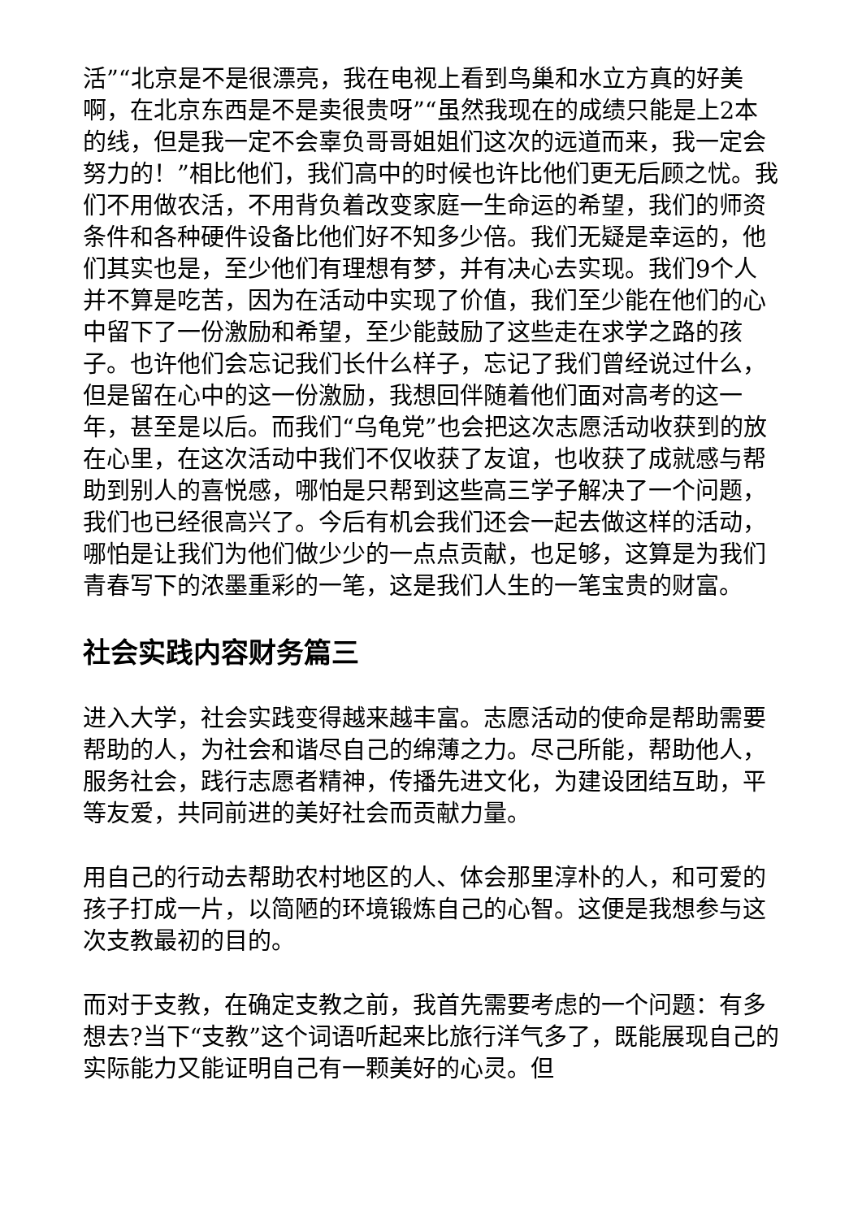活”“北京是不是很漂亮，我在电视上看到鸟巢和水立方真的好美啊，在北京东西是不是卖很贵呀”“虽然我现在的成绩只能是上2本的线，但是我一定不会辜负哥哥姐姐们这次的远道而来，我一定会努力的！”相比他们，我们高中的时候也许比他们更无后顾之忧。我们不用做农活，不用背负着改变家庭一生命运的希望，我们的师资条件和各种硬件设备比他们好不知多少倍。我们无疑是幸运的，他们其实也是，至少他们有理想有梦，并有决心去实现。我们9个人并不算是吃苦，因为在活动中实现了价值，我们至少能在他们的心中留下了一份激励和希望，至少能鼓励了这些走在求学之路的孩子。也许他们会忘记我们长什么样子，忘记了我们曾经说过什么，但是留在心中的这一份激励，我想回伴随着他们面对高考的这一年，甚至是以后。而我们“乌龟党”也会把这次志愿活动收获到的放在心里，在这次活动中我们不仅收获了友谊，也收获了成就感与帮助到别人的喜悦感，哪怕是只帮到这些高三学子解决了一个问题，我们也已经很高兴了。今后有机会我们还会一起去做这样的活动，哪怕是让我们为他们做少少的一点点贡献，也足够，这算是为我们青春写下的浓墨重彩的一笔，这是我们人生的一笔宝贵的财富。
社会实践内容财务篇三
进入大学，社会实践变得越来越丰富。志愿活动的使命是帮助需要帮助的人，为社会和谐尽自己的绵薄之力。尽己所能，帮助他人，服务社会，践行志愿者精神，传播先进文化，为建设团结互助，平等友爱，共同前进的美好社会而贡献力量。
用自己的行动去帮助农村地区的人、体会那里淳朴的人，和可爱的孩子打成一片，以简陋的环境锻炼自己的心智。这便是我想参与这次支教最初的目的。
而对于支教，在确定支教之前，我首先需要考虑的一个问题：有多想去?当下“支教”这个词语听起来比旅行洋气多了，既能展现自己的实际能力又能证明自己有一颗美好的心灵。但